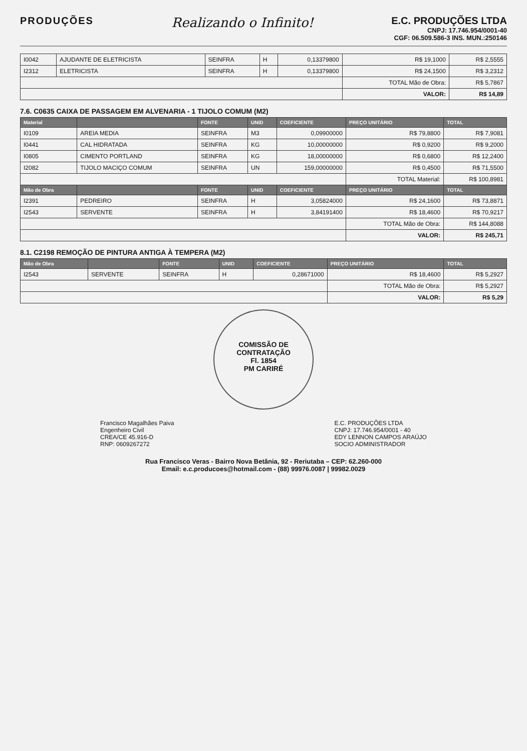PRODUÇÕES
Realizando o Infinito!
E.C. PRODUÇÕES LTDA
CNPJ: 17.746.954/0001-40
CGF: 06.509.586-3 INS. MUN.:250146
| I0042 | AJUDANTE DE ELETRICISTA | SEINFRA | H | 0,13379800 | R$ 19,1000 | R$ 2,5555 |
| I2312 | ELETRICISTA | SEINFRA | H | 0,13379800 | R$ 24,1500 | R$ 3,2312 |
| | | | | | TOTAL Mão de Obra: | R$ 5,7867 |
| | | | | | VALOR: | R$ 14,89 |
7.6. C0635 CAIXA DE PASSAGEM EM ALVENARIA - 1 TIJOLO COMUM (M2)
| Material | | FONTE | UNID | COEFICIENTE | PREÇO UNITÁRIO | TOTAL |
| --- | --- | --- | --- | --- | --- | --- |
| I0109 | AREIA MEDIA | SEINFRA | M3 | 0,09900000 | R$ 79,8800 | R$ 7,9081 |
| I0441 | CAL HIDRATADA | SEINFRA | KG | 10,00000000 | R$ 0,9200 | R$ 9,2000 |
| I0805 | CIMENTO PORTLAND | SEINFRA | KG | 18,00000000 | R$ 0,6800 | R$ 12,2400 |
| I2082 | TIJOLO MACIÇO COMUM | SEINFRA | UN | 159,00000000 | R$ 0,4500 | R$ 71,5500 |
| | | | | | TOTAL Material: | R$ 100,8981 |
| Mão de Obra | | FONTE | UNID | COEFICIENTE | PREÇO UNITÁRIO | TOTAL |
| I2391 | PEDREIRO | SEINFRA | H | 3,05824000 | R$ 24,1600 | R$ 73,8871 |
| I2543 | SERVENTE | SEINFRA | H | 3,84191400 | R$ 18,4600 | R$ 70,9217 |
| | | | | | TOTAL Mão de Obra: | R$ 144,8088 |
| | | | | | VALOR: | R$ 245,71 |
8.1. C2198 REMOÇÃO DE PINTURA ANTIGA À TEMPERA (M2)
| Mão de Obra | | FONTE | UNID | COEFICIENTE | PREÇO UNITÁRIO | TOTAL |
| --- | --- | --- | --- | --- | --- | --- |
| I2543 | SERVENTE | SEINFRA | H | 0,28671000 | R$ 18,4600 | R$ 5,2927 |
| | | | | | TOTAL Mão de Obra: | R$ 5,2927 |
| | | | | | VALOR: | R$ 5,29 |
COMISSÃO DE CONTRATAÇÃO
Fl. 1854
PM CARIRÉ
Francisco Magalhães Paiva
Engenheiro Civil
CREA/CE 45.916-D
RNP: 0609267272
E.C. PRODUÇÕES LTDA
CNPJ: 17.746.954/0001 - 40
EDY LENNON CAMPOS ARAÚJO
SOCIO ADMINISTRADOR
Rua Francisco Veras - Bairro Nova Betânia, 92 - Reriutaba – CEP: 62.260-000
Email: e.c.producoes@hotmail.com - (88) 99976.0087 | 99982.0029